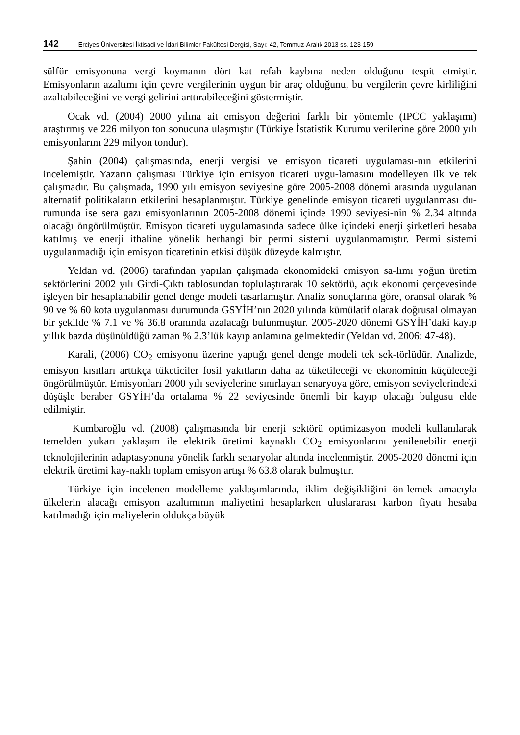142 Erciyes Üniversitesi İktisadi ve İdari Bilimler Fakültesi Dergisi, Sayı: 42, Temmuz-Aralık 2013 ss. 123-159
sülfür emisyonuna vergi koymanın dört kat refah kaybına neden olduğunu tespit etmiştir. Emisyonların azaltımı için çevre vergilerinin uygun bir araç olduğunu, bu vergilerin çevre kirliliğini azaltabileceğini ve vergi gelirini arttırabileceğini göstermiştir.
Ocak vd. (2004) 2000 yılına ait emisyon değerini farklı bir yöntemle (IPCC yaklaşımı) araştırmış ve 226 milyon ton sonucuna ulaşmıştır (Türkiye İstatistik Kurumu verilerine göre 2000 yılı emisyonlarını 229 milyon tondur).
Şahin (2004) çalışmasında, enerji vergisi ve emisyon ticareti uygulaması-nın etkilerini incelemiştir. Yazarın çalışması Türkiye için emisyon ticareti uygu-lamasını modelleyen ilk ve tek çalışmadır. Bu çalışmada, 1990 yılı emisyon seviyesine göre 2005-2008 dönemi arasında uygulanan alternatif politikaların etkilerini hesaplanmıştır. Türkiye genelinde emisyon ticareti uygulanması du-rumunda ise sera gazı emisyonlarının 2005-2008 dönemi içinde 1990 seviyesi-nin % 2.34 altında olacağı öngörülmüştür. Emisyon ticareti uygulamasında sadece ülke içindeki enerji şirketleri hesaba katılmış ve enerji ithaline yönelik herhangi bir permi sistemi uygulanmamıştır. Permi sistemi uygulanmadığı için emisyon ticaretinin etkisi düşük düzeyde kalmıştır.
Yeldan vd. (2006) tarafından yapılan çalışmada ekonomideki emisyon sa-lımı yoğun üretim sektörlerini 2002 yılı Girdi-Çıktı tablosundan toplulaştırarak 10 sektörlü, açık ekonomi çerçevesinde işleyen bir hesaplanabilir genel denge modeli tasarlamıştır. Analiz sonuçlarına göre, oransal olarak % 90 ve % 60 kota uygulanması durumunda GSYİH’nın 2020 yılında kümülatif olarak doğrusal olmayan bir şekilde % 7.1 ve % 36.8 oranında azalacağı bulunmuştur. 2005-2020 dönemi GSYİH’daki kayıp yıllık bazda düşünüldüğü zaman % 2.3’lük kayıp anlamına gelmektedir (Yeldan vd. 2006: 47-48).
Karali, (2006) CO<sub>2</sub> emisyonu üzerine yaptığı genel denge modeli tek sek-törlüdür. Analizde, emisyon kısıtları arttıkça tüketiciler fosil yakıtların daha az tüketileceği ve ekonominin küçüleceği öngörülmüştür. Emisyonları 2000 yılı seviyelerine sınırlayan senaryoya göre, emisyon seviyelerindeki düşüşle beraber GSYİH’da ortalama % 22 seviyesinde önemli bir kayıp olacağı bulgusu elde edilmiştir.
Kumbaroğlu vd. (2008) çalışmasında bir enerji sektörü optimizasyon modeli kullanılarak temelden yukarı yaklaşım ile elektrik üretimi kaynaklı CO<sub>2</sub> emisyonlarını yenilenebilir enerji teknolojilerinin adaptasyonuna yönelik farklı senaryolar altında incelenmiştir. 2005-2020 dönemi için elektrik üretimi kay-naklı toplam emisyon artışı % 63.8 olarak bulmuştur.
Türkiye için incelenen modelleme yaklaşımlarında, iklim değişikliğini ön-lemek amacıyla ülkelerin alacağı emisyon azaltımının maliyetini hesaplarken uluslararası karbon fiyatı hesaba katılmadığı için maliyelerin oldukça büyük